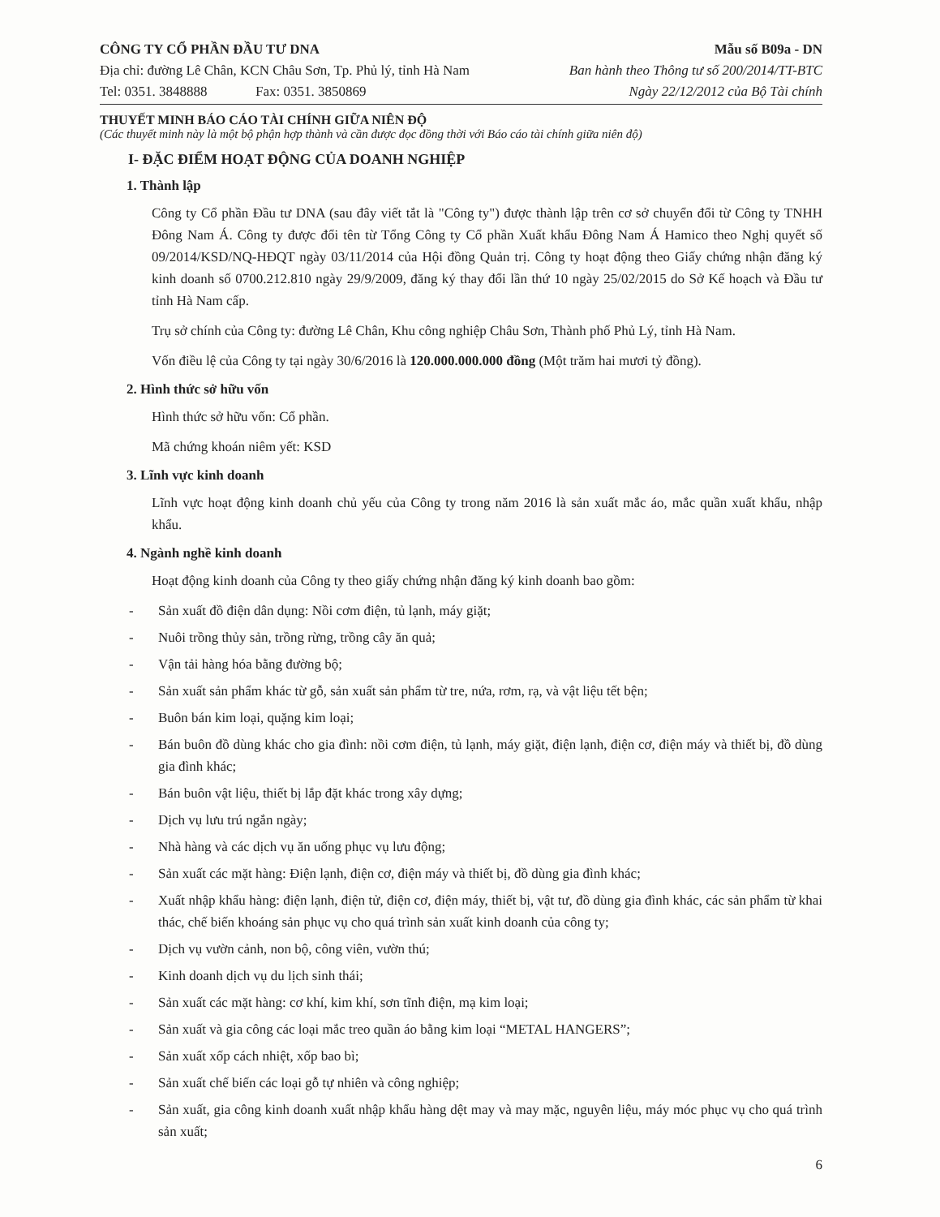CÔNG TY CỔ PHẦN ĐẦU TƯ DNA Mẫu số B09a - DN
Địa chỉ: đường Lê Chân, KCN Châu Sơn, Tp. Phủ lý, tỉnh Hà Nam Ban hành theo Thông tư số 200/2014/TT-BTC
Tel: 0351. 3848888 Fax: 0351. 3850869 Ngày 22/12/2012 của Bộ Tài chính
THUYẾT MINH BÁO CÁO TÀI CHÍNH GIỮA NIÊN ĐỘ
(Các thuyết minh này là một bộ phận hợp thành và cần được đọc đồng thời với Báo cáo tài chính giữa niên độ)
I- ĐẶC ĐIỂM HOẠT ĐỘNG CỦA DOANH NGHIỆP
1. Thành lập
Công ty Cổ phần Đầu tư DNA (sau đây viết tắt là "Công ty") được thành lập trên cơ sở chuyển đổi từ Công ty TNHH Đông Nam Á. Công ty được đổi tên từ Tổng Công ty Cổ phần Xuất khẩu Đông Nam Á Hamico theo Nghị quyết số 09/2014/KSD/NQ-HĐQT ngày 03/11/2014 của Hội đồng Quản trị. Công ty hoạt động theo Giấy chứng nhận đăng ký kinh doanh số 0700.212.810 ngày 29/9/2009, đăng ký thay đổi lần thứ 10 ngày 25/02/2015 do Sở Kế hoạch và Đầu tư tỉnh Hà Nam cấp.
Trụ sở chính của Công ty: đường Lê Chân, Khu công nghiệp Châu Sơn, Thành phố Phủ Lý, tỉnh Hà Nam.
Vốn điều lệ của Công ty tại ngày 30/6/2016 là 120.000.000.000 đồng (Một trăm hai mươi tỷ đồng).
2. Hình thức sở hữu vốn
Hình thức sở hữu vốn: Cổ phần.
Mã chứng khoán niêm yết: KSD
3. Lĩnh vực kinh doanh
Lĩnh vực hoạt động kinh doanh chủ yếu của Công ty trong năm 2016 là sản xuất mắc áo, mắc quần xuất khẩu, nhập khẩu.
4. Ngành nghề kinh doanh
Hoạt động kinh doanh của Công ty theo giấy chứng nhận đăng ký kinh doanh bao gồm:
- Sản xuất đồ điện dân dụng: Nồi cơm điện, tủ lạnh, máy giặt;
- Nuôi trồng thủy sản, trồng rừng, trồng cây ăn quả;
- Vận tải hàng hóa bằng đường bộ;
- Sản xuất sản phẩm khác từ gỗ, sản xuất sản phẩm từ tre, nứa, rơm, rạ, và vật liệu tết bện;
- Buôn bán kim loại, quặng kim loại;
- Bán buôn đồ dùng khác cho gia đình: nồi cơm điện, tủ lạnh, máy giặt, điện lạnh, điện cơ, điện máy và thiết bị, đồ dùng gia đình khác;
- Bán buôn vật liệu, thiết bị lắp đặt khác trong xây dựng;
- Dịch vụ lưu trú ngắn ngày;
- Nhà hàng và các dịch vụ ăn uống phục vụ lưu động;
- Sản xuất các mặt hàng: Điện lạnh, điện cơ, điện máy và thiết bị, đồ dùng gia đình khác;
- Xuất nhập khẩu hàng: điện lạnh, điện tử, điện cơ, điện máy, thiết bị, vật tư, đồ dùng gia đình khác, các sản phẩm từ khai thác, chế biến khoáng sản phục vụ cho quá trình sản xuất kinh doanh của công ty;
- Dịch vụ vườn cảnh, non bộ, công viên, vườn thú;
- Kinh doanh dịch vụ du lịch sinh thái;
- Sản xuất các mặt hàng: cơ khí, kim khí, sơn tĩnh điện, mạ kim loại;
- Sản xuất và gia công các loại mắc treo quần áo bằng kim loại “METAL HANGERS”;
- Sản xuất xốp cách nhiệt, xốp bao bì;
- Sản xuất chế biến các loại gỗ tự nhiên và công nghiệp;
- Sản xuất, gia công kinh doanh xuất nhập khẩu hàng dệt may và may mặc, nguyên liệu, máy móc phục vụ cho quá trình sản xuất;
6